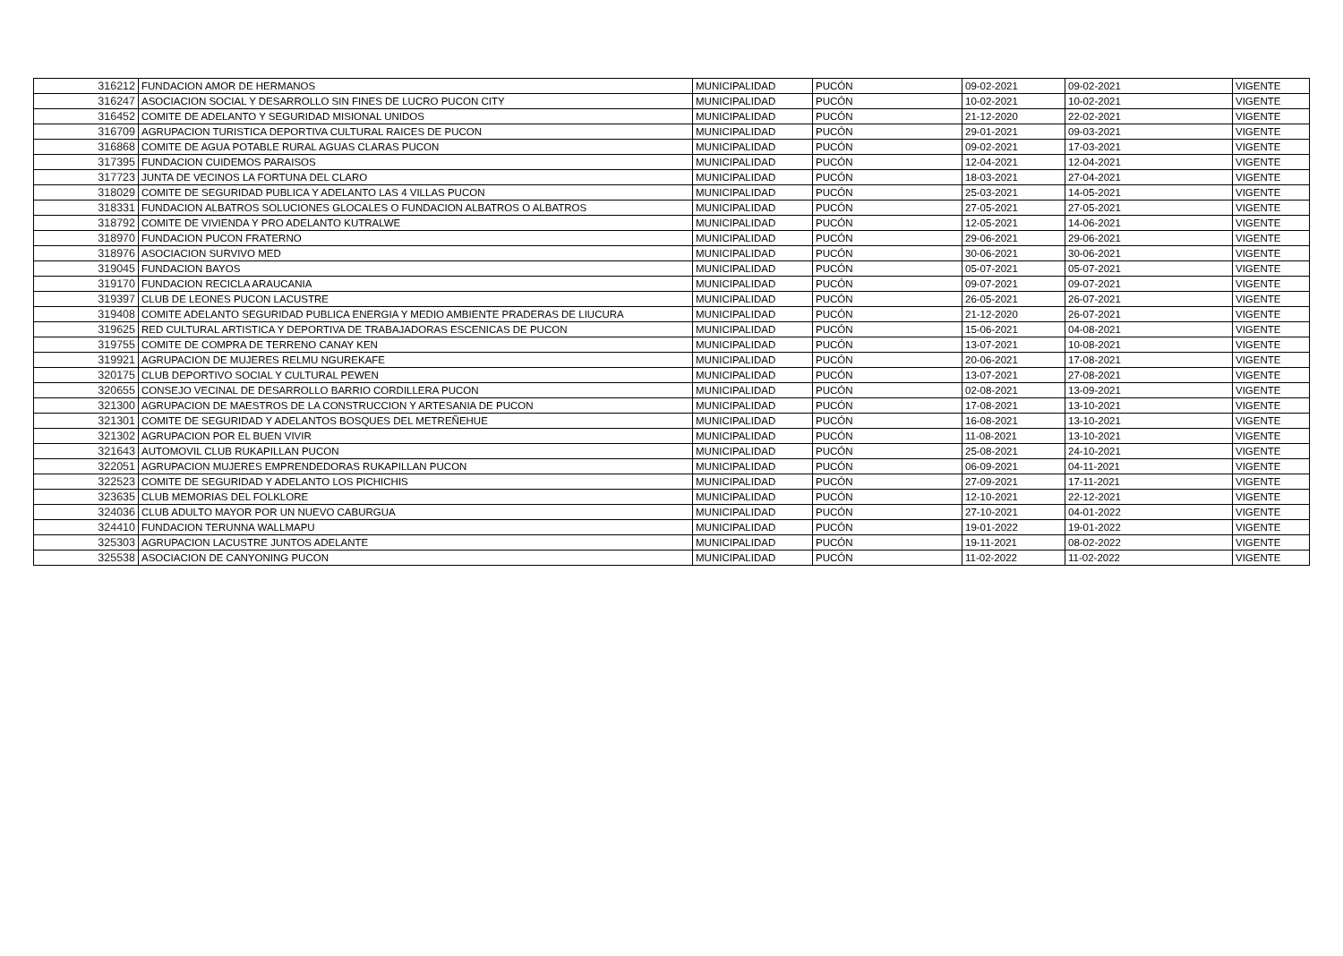| 316212 | FUNDACION AMOR DE HERMANOS | MUNICIPALIDAD | PUCÓN | 09-02-2021 | 09-02-2021 | VIGENTE |
| 316247 | ASOCIACION SOCIAL Y DESARROLLO SIN FINES DE LUCRO PUCON CITY | MUNICIPALIDAD | PUCÓN | 10-02-2021 | 10-02-2021 | VIGENTE |
| 316452 | COMITE DE ADELANTO Y SEGURIDAD MISIONAL UNIDOS | MUNICIPALIDAD | PUCÓN | 21-12-2020 | 22-02-2021 | VIGENTE |
| 316709 | AGRUPACION TURISTICA DEPORTIVA CULTURAL RAICES DE PUCON | MUNICIPALIDAD | PUCÓN | 29-01-2021 | 09-03-2021 | VIGENTE |
| 316868 | COMITE DE AGUA POTABLE RURAL AGUAS CLARAS PUCON | MUNICIPALIDAD | PUCÓN | 09-02-2021 | 17-03-2021 | VIGENTE |
| 317395 | FUNDACION CUIDEMOS PARAISOS | MUNICIPALIDAD | PUCÓN | 12-04-2021 | 12-04-2021 | VIGENTE |
| 317723 | JUNTA DE VECINOS LA FORTUNA DEL CLARO | MUNICIPALIDAD | PUCÓN | 18-03-2021 | 27-04-2021 | VIGENTE |
| 318029 | COMITE DE SEGURIDAD PUBLICA Y ADELANTO LAS 4 VILLAS PUCON | MUNICIPALIDAD | PUCÓN | 25-03-2021 | 14-05-2021 | VIGENTE |
| 318331 | FUNDACION ALBATROS SOLUCIONES GLOCALES O FUNDACION ALBATROS O ALBATROS | MUNICIPALIDAD | PUCÓN | 27-05-2021 | 27-05-2021 | VIGENTE |
| 318792 | COMITE DE VIVIENDA Y PRO ADELANTO KUTRALWE | MUNICIPALIDAD | PUCÓN | 12-05-2021 | 14-06-2021 | VIGENTE |
| 318970 | FUNDACION PUCON FRATERNO | MUNICIPALIDAD | PUCÓN | 29-06-2021 | 29-06-2021 | VIGENTE |
| 318976 | ASOCIACION SURVIVO MED | MUNICIPALIDAD | PUCÓN | 30-06-2021 | 30-06-2021 | VIGENTE |
| 319045 | FUNDACION BAYOS | MUNICIPALIDAD | PUCÓN | 05-07-2021 | 05-07-2021 | VIGENTE |
| 319170 | FUNDACION RECICLA ARAUCANIA | MUNICIPALIDAD | PUCÓN | 09-07-2021 | 09-07-2021 | VIGENTE |
| 319397 | CLUB DE LEONES PUCON LACUSTRE | MUNICIPALIDAD | PUCÓN | 26-05-2021 | 26-07-2021 | VIGENTE |
| 319408 | COMITE ADELANTO SEGURIDAD PUBLICA ENERGIA Y MEDIO AMBIENTE PRADERAS DE LIUCURA | MUNICIPALIDAD | PUCÓN | 21-12-2020 | 26-07-2021 | VIGENTE |
| 319625 | RED CULTURAL ARTISTICA Y DEPORTIVA DE TRABAJADORAS ESCENICAS DE PUCON | MUNICIPALIDAD | PUCÓN | 15-06-2021 | 04-08-2021 | VIGENTE |
| 319755 | COMITE DE COMPRA DE TERRENO CANAY KEN | MUNICIPALIDAD | PUCÓN | 13-07-2021 | 10-08-2021 | VIGENTE |
| 319921 | AGRUPACION DE MUJERES RELMU NGUREKAFE | MUNICIPALIDAD | PUCÓN | 20-06-2021 | 17-08-2021 | VIGENTE |
| 320175 | CLUB DEPORTIVO SOCIAL Y CULTURAL PEWEN | MUNICIPALIDAD | PUCÓN | 13-07-2021 | 27-08-2021 | VIGENTE |
| 320655 | CONSEJO VECINAL DE DESARROLLO BARRIO CORDILLERA PUCON | MUNICIPALIDAD | PUCÓN | 02-08-2021 | 13-09-2021 | VIGENTE |
| 321300 | AGRUPACION DE MAESTROS DE LA CONSTRUCCION Y ARTESANIA DE PUCON | MUNICIPALIDAD | PUCÓN | 17-08-2021 | 13-10-2021 | VIGENTE |
| 321301 | COMITE DE SEGURIDAD Y ADELANTOS BOSQUES DEL METREÑEHUE | MUNICIPALIDAD | PUCÓN | 16-08-2021 | 13-10-2021 | VIGENTE |
| 321302 | AGRUPACION POR EL BUEN VIVIR | MUNICIPALIDAD | PUCÓN | 11-08-2021 | 13-10-2021 | VIGENTE |
| 321643 | AUTOMOVIL CLUB RUKAPILLAN PUCON | MUNICIPALIDAD | PUCÓN | 25-08-2021 | 24-10-2021 | VIGENTE |
| 322051 | AGRUPACION MUJERES EMPRENDEDORAS RUKAPILLAN PUCON | MUNICIPALIDAD | PUCÓN | 06-09-2021 | 04-11-2021 | VIGENTE |
| 322523 | COMITE DE SEGURIDAD Y ADELANTO LOS PICHICHIS | MUNICIPALIDAD | PUCÓN | 27-09-2021 | 17-11-2021 | VIGENTE |
| 323635 | CLUB MEMORIAS DEL FOLKLORE | MUNICIPALIDAD | PUCÓN | 12-10-2021 | 22-12-2021 | VIGENTE |
| 324036 | CLUB ADULTO MAYOR POR UN NUEVO CABURGUA | MUNICIPALIDAD | PUCÓN | 27-10-2021 | 04-01-2022 | VIGENTE |
| 324410 | FUNDACION TERUNNA WALLMAPU | MUNICIPALIDAD | PUCÓN | 19-01-2022 | 19-01-2022 | VIGENTE |
| 325303 | AGRUPACION LACUSTRE JUNTOS ADELANTE | MUNICIPALIDAD | PUCÓN | 19-11-2021 | 08-02-2022 | VIGENTE |
| 325538 | ASOCIACION DE CANYONING PUCON | MUNICIPALIDAD | PUCÓN | 11-02-2022 | 11-02-2022 | VIGENTE |